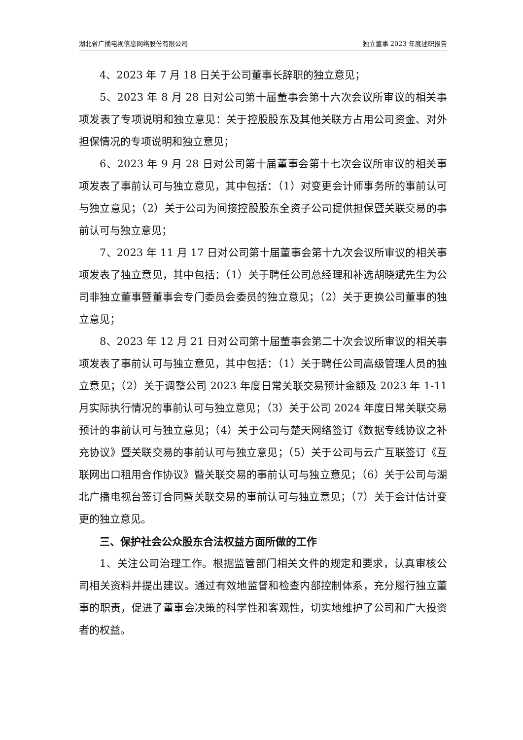湖北省广播电视信息网络股份有限公司 独立董事 2023 年度述职报告
4、2023 年 7 月 18 日关于公司董事长辞职的独立意见；
5、2023 年 8 月 28 日对公司第十届董事会第十六次会议所审议的相关事项发表了专项说明和独立意见：关于控股股东及其他关联方占用公司资金、对外担保情况的专项说明和独立意见；
6、2023 年 9 月 28 日对公司第十届董事会第十七次会议所审议的相关事项发表了事前认可与独立意见，其中包括：（1）对变更会计师事务所的事前认可与独立意见；（2）关于公司为间接控股股东全资子公司提供担保暨关联交易的事前认可与独立意见；
7、2023 年 11 月 17 日对公司第十届董事会第十九次会议所审议的相关事项发表了独立意见，其中包括：（1）关于聘任公司总经理和补选胡晓斌先生为公司非独立董事暨董事会专门委员会委员的独立意见；（2）关于更换公司董事的独立意见；
8、2023 年 12 月 21 日对公司第十届董事会第二十次会议所审议的相关事项发表了事前认可与独立意见，其中包括：（1）关于聘任公司高级管理人员的独立意见；（2）关于调整公司 2023 年度日常关联交易预计金额及 2023 年 1-11 月实际执行情况的事前认可与独立意见；（3）关于公司 2024 年度日常关联交易预计的事前认可与独立意见；（4）关于公司与楚天网络签订《数据专线协议之补充协议》暨关联交易的事前认可与独立意见；（5）关于公司与云广互联签订《互联网出口租用合作协议》暨关联交易的事前认可与独立意见；（6）关于公司与湖北广播电视台签订合同暨关联交易的事前认可与独立意见；（7）关于会计估计变更的独立意见。
三、保护社会公众股东合法权益方面所做的工作
1、关注公司治理工作。根据监管部门相关文件的规定和要求，认真审核公司相关资料并提出建议。通过有效地监督和检查内部控制体系，充分履行独立董事的职责，促进了董事会决策的科学性和客观性，切实地维护了公司和广大投资者的权益。